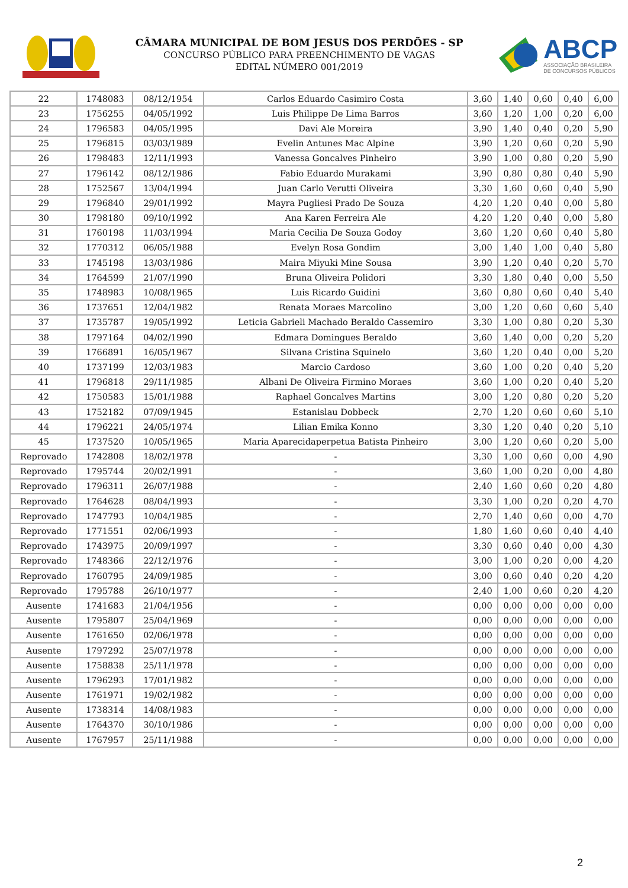CÂMARA MUNICIPAL DE BOM JESUS DOS PERDÕES - SP
CONCURSO PÚBLICO PARA PREENCHIMENTO DE VAGAS
EDITAL NÚMERO 001/2019
ABCP
ASSOCIAÇÃO BRASILEIRA
DE CONCURSOS PÚBLICOS
| 22 | 1748083 | 08/12/1954 | Carlos Eduardo Casimiro Costa | 3,60 | 1,40 | 0,60 | 0,40 | 6,00 |
| 23 | 1756255 | 04/05/1992 | Luis Philippe De Lima Barros | 3,60 | 1,20 | 1,00 | 0,20 | 6,00 |
| 24 | 1796583 | 04/05/1995 | Davi Ale Moreira | 3,90 | 1,40 | 0,40 | 0,20 | 5,90 |
| 25 | 1796815 | 03/03/1989 | Evelin Antunes Mac Alpine | 3,90 | 1,20 | 0,60 | 0,20 | 5,90 |
| 26 | 1798483 | 12/11/1993 | Vanessa Goncalves Pinheiro | 3,90 | 1,00 | 0,80 | 0,20 | 5,90 |
| 27 | 1796142 | 08/12/1986 | Fabio Eduardo Murakami | 3,90 | 0,80 | 0,80 | 0,40 | 5,90 |
| 28 | 1752567 | 13/04/1994 | Juan Carlo Verutti Oliveira | 3,30 | 1,60 | 0,60 | 0,40 | 5,90 |
| 29 | 1796840 | 29/01/1992 | Mayra Pugliesi Prado De Souza | 4,20 | 1,20 | 0,40 | 0,00 | 5,80 |
| 30 | 1798180 | 09/10/1992 | Ana Karen Ferreira Ale | 4,20 | 1,20 | 0,40 | 0,00 | 5,80 |
| 31 | 1760198 | 11/03/1994 | Maria Cecilia De Souza Godoy | 3,60 | 1,20 | 0,60 | 0,40 | 5,80 |
| 32 | 1770312 | 06/05/1988 | Evelyn Rosa Gondim | 3,00 | 1,40 | 1,00 | 0,40 | 5,80 |
| 33 | 1745198 | 13/03/1986 | Maira Miyuki Mine Sousa | 3,90 | 1,20 | 0,40 | 0,20 | 5,70 |
| 34 | 1764599 | 21/07/1990 | Bruna Oliveira Polidori | 3,30 | 1,80 | 0,40 | 0,00 | 5,50 |
| 35 | 1748983 | 10/08/1965 | Luis Ricardo Guidini | 3,60 | 0,80 | 0,60 | 0,40 | 5,40 |
| 36 | 1737651 | 12/04/1982 | Renata Moraes Marcolino | 3,00 | 1,20 | 0,60 | 0,60 | 5,40 |
| 37 | 1735787 | 19/05/1992 | Leticia Gabrieli Machado Beraldo Cassemiro | 3,30 | 1,00 | 0,80 | 0,20 | 5,30 |
| 38 | 1797164 | 04/02/1990 | Edmara Domingues Beraldo | 3,60 | 1,40 | 0,00 | 0,20 | 5,20 |
| 39 | 1766891 | 16/05/1967 | Silvana Cristina Squinelo | 3,60 | 1,20 | 0,40 | 0,00 | 5,20 |
| 40 | 1737199 | 12/03/1983 | Marcio Cardoso | 3,60 | 1,00 | 0,20 | 0,40 | 5,20 |
| 41 | 1796818 | 29/11/1985 | Albani De Oliveira Firmino Moraes | 3,60 | 1,00 | 0,20 | 0,40 | 5,20 |
| 42 | 1750583 | 15/01/1988 | Raphael Goncalves Martins | 3,00 | 1,20 | 0,80 | 0,20 | 5,20 |
| 43 | 1752182 | 07/09/1945 | Estanislau Dobbeck | 2,70 | 1,20 | 0,60 | 0,60 | 5,10 |
| 44 | 1796221 | 24/05/1974 | Lilian Emika Konno | 3,30 | 1,20 | 0,40 | 0,20 | 5,10 |
| 45 | 1737520 | 10/05/1965 | Maria Aparecidaperpetua Batista Pinheiro | 3,00 | 1,20 | 0,60 | 0,20 | 5,00 |
| Reprovado | 1742808 | 18/02/1978 | - | 3,30 | 1,00 | 0,60 | 0,00 | 4,90 |
| Reprovado | 1795744 | 20/02/1991 | - | 3,60 | 1,00 | 0,20 | 0,00 | 4,80 |
| Reprovado | 1796311 | 26/07/1988 | - | 2,40 | 1,60 | 0,60 | 0,20 | 4,80 |
| Reprovado | 1764628 | 08/04/1993 | - | 3,30 | 1,00 | 0,20 | 0,20 | 4,70 |
| Reprovado | 1747793 | 10/04/1985 | - | 2,70 | 1,40 | 0,60 | 0,00 | 4,70 |
| Reprovado | 1771551 | 02/06/1993 | - | 1,80 | 1,60 | 0,60 | 0,40 | 4,40 |
| Reprovado | 1743975 | 20/09/1997 | - | 3,30 | 0,60 | 0,40 | 0,00 | 4,30 |
| Reprovado | 1748366 | 22/12/1976 | - | 3,00 | 1,00 | 0,20 | 0,00 | 4,20 |
| Reprovado | 1760795 | 24/09/1985 | - | 3,00 | 0,60 | 0,40 | 0,20 | 4,20 |
| Reprovado | 1795788 | 26/10/1977 | - | 2,40 | 1,00 | 0,60 | 0,20 | 4,20 |
| Ausente | 1741683 | 21/04/1956 | - | 0,00 | 0,00 | 0,00 | 0,00 | 0,00 |
| Ausente | 1795807 | 25/04/1969 | - | 0,00 | 0,00 | 0,00 | 0,00 | 0,00 |
| Ausente | 1761650 | 02/06/1978 | - | 0,00 | 0,00 | 0,00 | 0,00 | 0,00 |
| Ausente | 1797292 | 25/07/1978 | - | 0,00 | 0,00 | 0,00 | 0,00 | 0,00 |
| Ausente | 1758838 | 25/11/1978 | - | 0,00 | 0,00 | 0,00 | 0,00 | 0,00 |
| Ausente | 1796293 | 17/01/1982 | - | 0,00 | 0,00 | 0,00 | 0,00 | 0,00 |
| Ausente | 1761971 | 19/02/1982 | - | 0,00 | 0,00 | 0,00 | 0,00 | 0,00 |
| Ausente | 1738314 | 14/08/1983 | - | 0,00 | 0,00 | 0,00 | 0,00 | 0,00 |
| Ausente | 1764370 | 30/10/1986 | - | 0,00 | 0,00 | 0,00 | 0,00 | 0,00 |
| Ausente | 1767957 | 25/11/1988 | - | 0,00 | 0,00 | 0,00 | 0,00 | 0,00 |
2